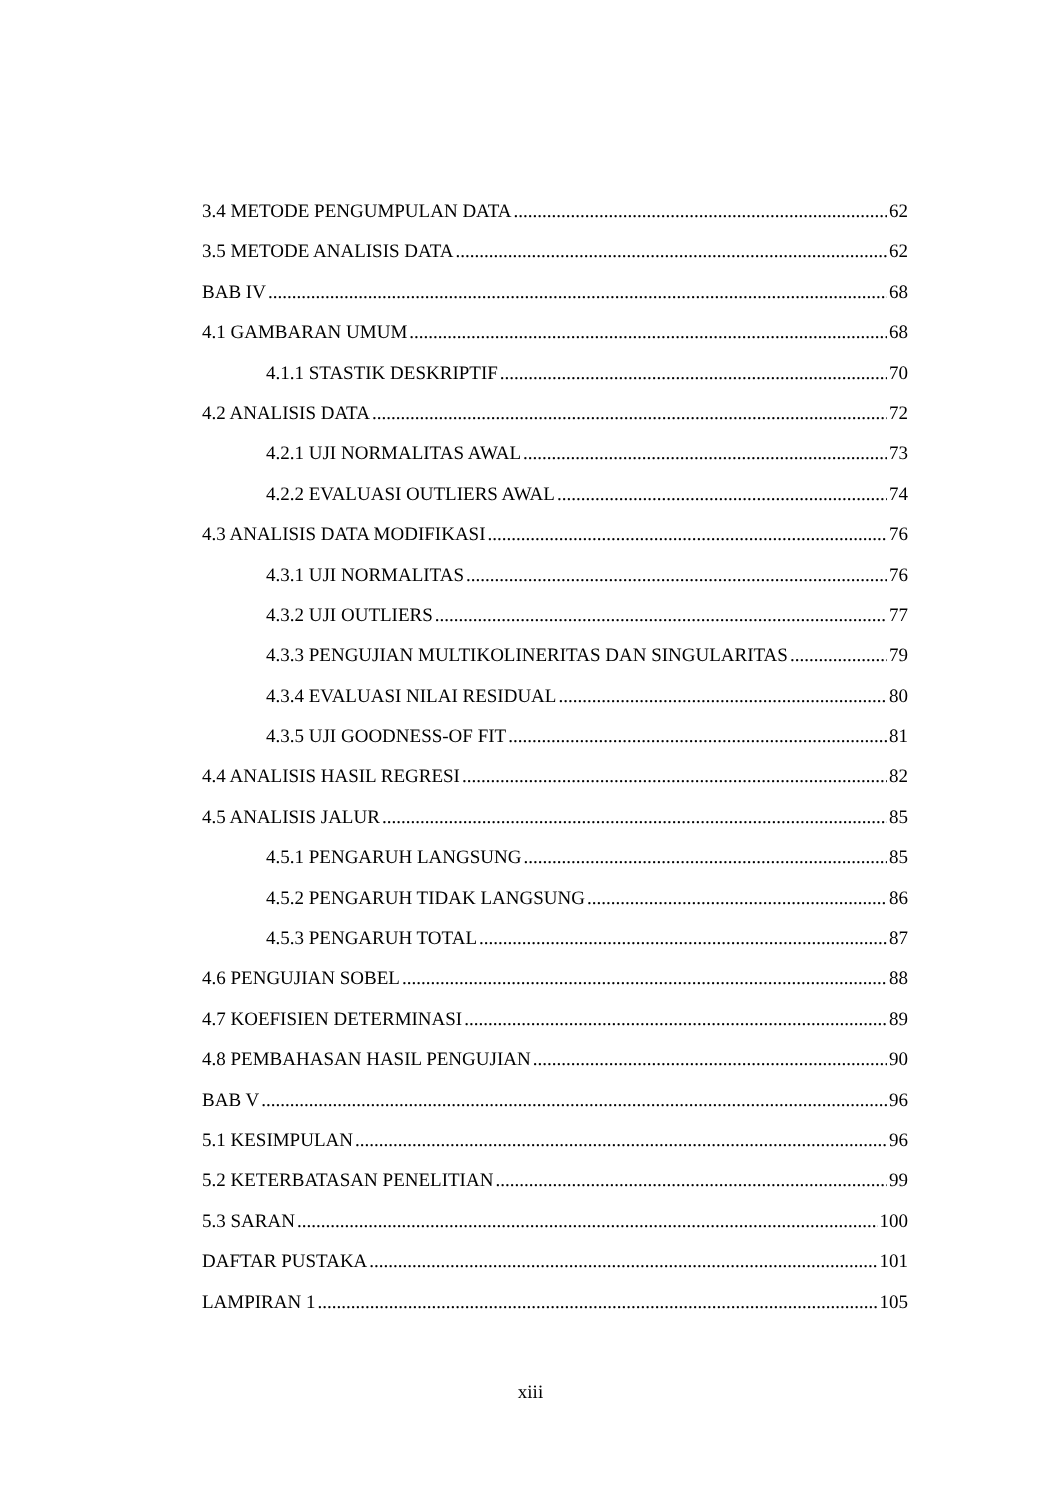3.4 METODE PENGUMPULAN DATA 62
3.5 METODE ANALISIS DATA 62
BAB IV 68
4.1 GAMBARAN UMUM 68
4.1.1 STASTIK DESKRIPTIF 70
4.2 ANALISIS DATA 72
4.2.1 UJI NORMALITAS AWAL 73
4.2.2 EVALUASI OUTLIERS AWAL 74
4.3 ANALISIS DATA MODIFIKASI 76
4.3.1 UJI NORMALITAS 76
4.3.2 UJI OUTLIERS 77
4.3.3 PENGUJIAN MULTIKOLINERITAS DAN SINGULARITAS 79
4.3.4 EVALUASI NILAI RESIDUAL 80
4.3.5 UJI GOODNESS-OF FIT 81
4.4 ANALISIS HASIL REGRESI 82
4.5 ANALISIS JALUR 85
4.5.1 PENGARUH LANGSUNG 85
4.5.2 PENGARUH TIDAK LANGSUNG 86
4.5.3 PENGARUH TOTAL 87
4.6 PENGUJIAN SOBEL 88
4.7 KOEFISIEN DETERMINASI 89
4.8 PEMBAHASAN HASIL PENGUJIAN 90
BAB V 96
5.1 KESIMPULAN 96
5.2 KETERBATASAN PENELITIAN 99
5.3 SARAN 100
DAFTAR PUSTAKA 101
LAMPIRAN 1 105
xiii